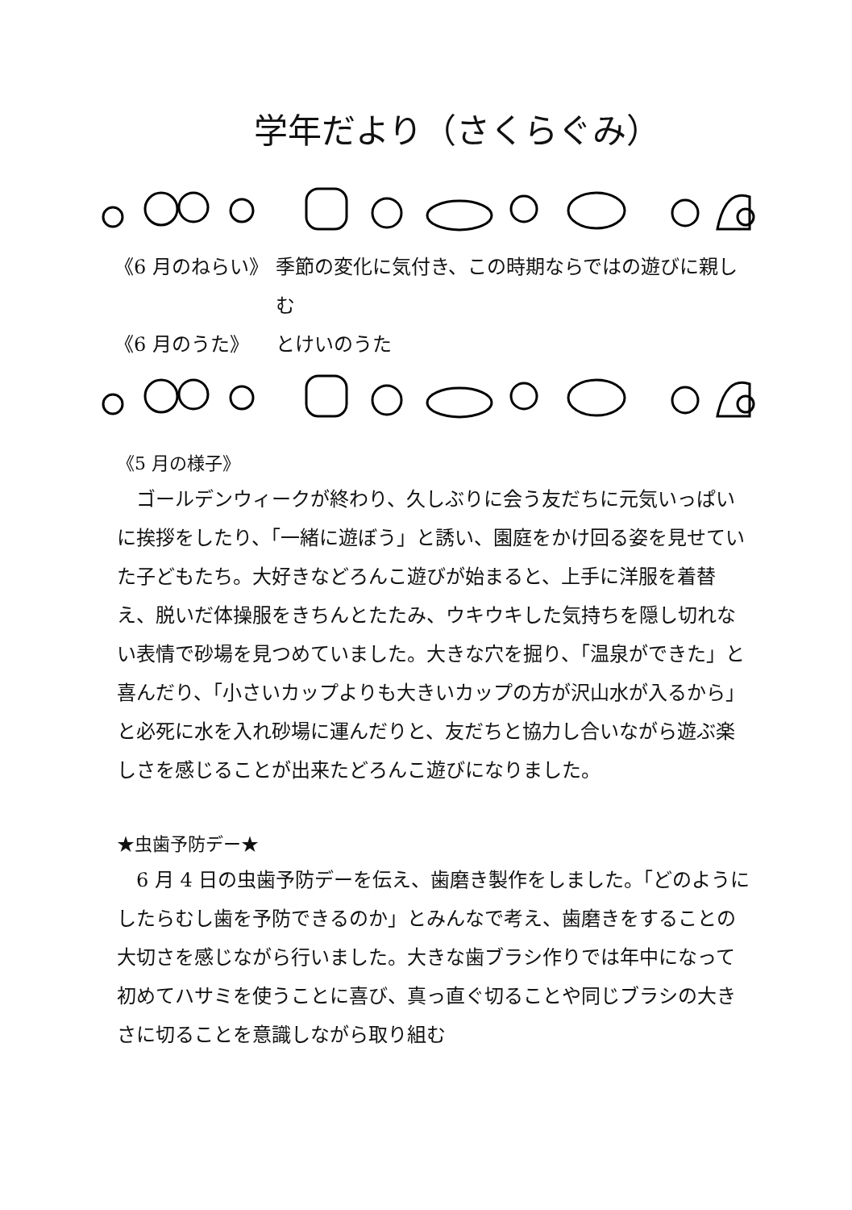学年だより（さくらぐみ）
《6 月のねらい》 季節の変化に気付き、この時期ならではの遊びに親しむ
《6 月のうた》 とけいのうた
《5 月の様子》
　ゴールデンウィークが終わり、久しぶりに会う友だちに元気いっぱいに挨拶をしたり、「一緒に遊ぼう」と誘い、園庭をかけ回る姿を見せていた子どもたち。大好きなどろんこ遊びが始まると、上手に洋服を着替え、脱いだ体操服をきちんとたたみ、ウキウキした気持ちを隠し切れない表情で砂場を見つめていました。大きな穴を掘り、「温泉ができた」と喜んだり、「小さいカップよりも大きいカップの方が沢山水が入るから」と必死に水を入れ砂場に運んだりと、友だちと協力し合いながら遊ぶ楽しさを感じることが出来たどろんこ遊びになりました。
★虫歯予防デー★
　6 月 4 日の虫歯予防デーを伝え、歯磨き製作をしました。「どのようにしたらむし歯を予防できるのか」とみんなで考え、歯磨きをすることの大切さを感じながら行いました。大きな歯ブラシ作りでは年中になって初めてハサミを使うことに喜び、真っ直ぐ切ることや同じブラシの大きさに切ることを意識しながら取り組む